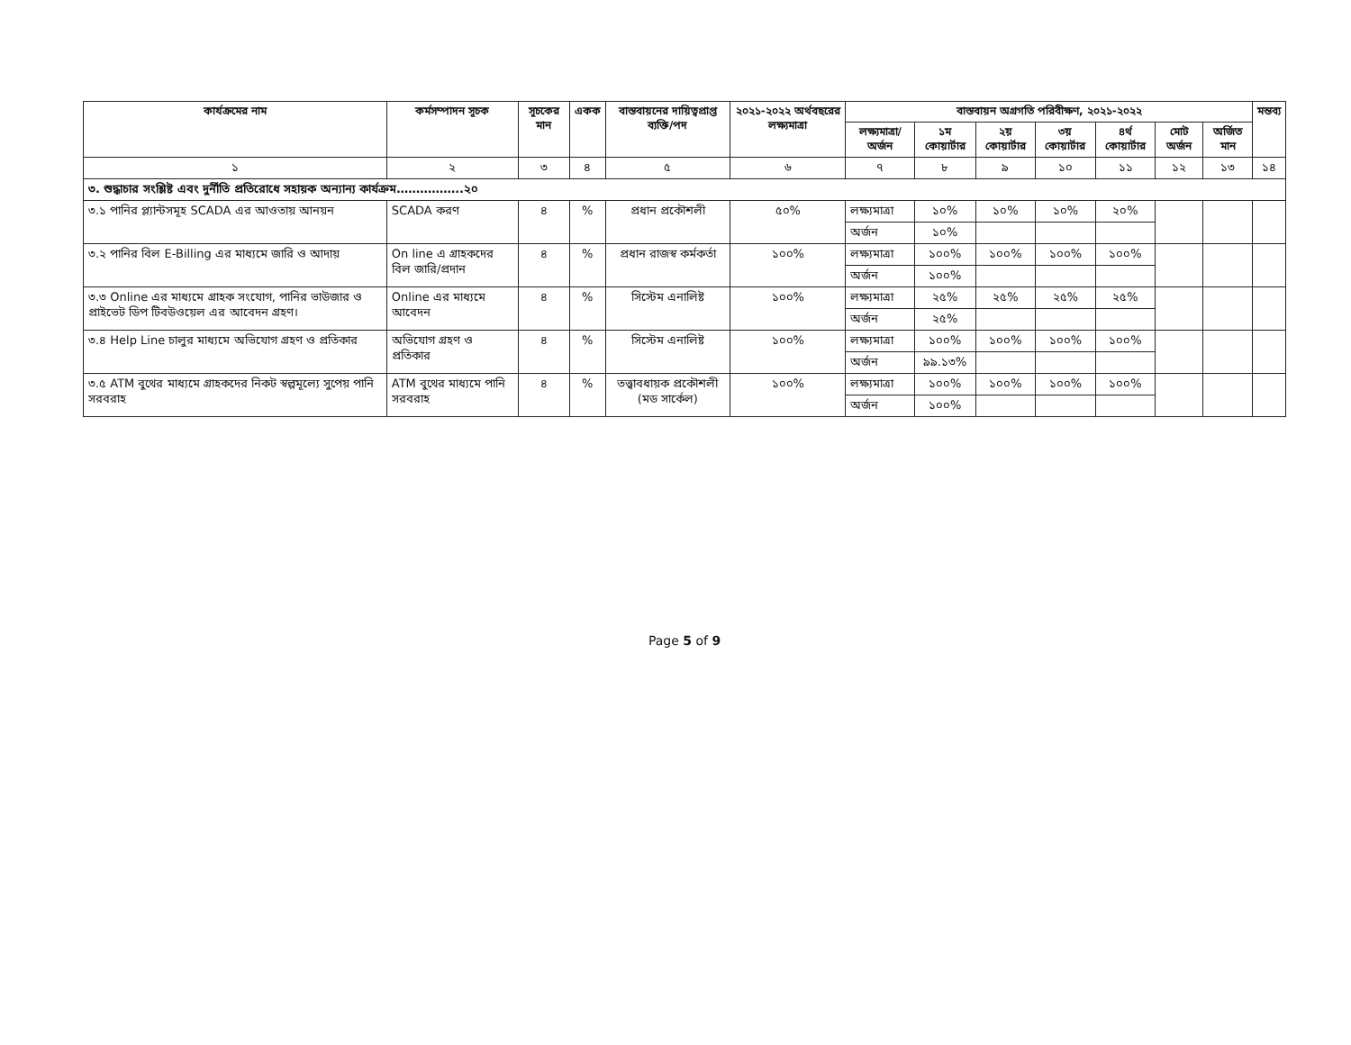| কার্যক্রমের নাম | কর্মসম্পাদন সূচক | সূচকের মান | একক | বাস্তবায়নের দায়িত্বপ্রাপ্ত ব্যক্তি/পদ | ২০২১-২০২২ অর্থবছরের লক্ষ্যমাত্রা | বাস্তবায়ন অগ্রগতি পরিবীক্ষণ, ২০২১-২০২২ | | | | | | | মন্তব্য |
| --- | --- | --- | --- | --- | --- | --- | --- | --- | --- | --- | --- | --- | --- |
| | | | | | | লক্ষ্যমাত্রা/ অর্জন | ১ম কোয়ার্টার | ২য় কোয়ার্টার | ৩য় কোয়ার্টার | ৪র্থ কোয়ার্টার | মোট অর্জন | অর্জিত মান | |
| ১ | ২ | ৩ | ৪ | ৫ | ৬ | ৭ | ৮ | ৯ | ১০ | ১১ | ১২ | ১৩ | ১৪ |
| ৩. শুদ্ধাচার সংশ্লিষ্ট এবং দুর্নীতি প্রতিরোধে সহায়ক অন্যান্য কার্যক্রম……………..২০ | | | | | | | | | | | | | |
| ৩.১ পানির প্ল্যান্টসমূহ SCADA এর আওতায় আনয়ন | SCADA করণ | ৪ | % | প্রধান প্রকৌশলী | ৫০% | লক্ষ্যমাত্রা | ১০% | ১০% | ১০% | ২০% | | | |
| | | | | | | অর্জন | ১০% | | | | | | |
| ৩.২ পানির বিল E-Billing এর মাধ্যমে জারি ও আদায় | On line এ গ্রাহকদের বিল জারি/প্রদান | ৪ | % | প্রধান রাজস্ব কর্মকর্তা | ১০০% | লক্ষ্যমাত্রা | ১০০% | ১০০% | ১০০% | ১০০% | | | |
| | | | | | | অর্জন | ১০০% | | | | | | |
| ৩.৩ Online এর মাধ্যমে গ্রাহক সংযোগ, পানির ভাউজার ও প্রাইভেট ডিপ টিবউওয়েল এর আবেদন গ্রহণ। | Online এর মাধ্যমে আবেদন | ৪ | % | সিস্টেম এনালিষ্ট | ১০০% | লক্ষ্যমাত্রা | ২৫% | ২৫% | ২৫% | ২৫% | | | |
| | | | | | | অর্জন | ২৫% | | | | | | |
| ৩.৪ Help Line চালুর মাধ্যমে অভিযোগ গ্রহণ ও প্রতিকার | অভিযোগ গ্রহণ ও প্রতিকার | ৪ | % | সিস্টেম এনালিষ্ট | ১০০% | লক্ষ্যমাত্রা | ১০০% | ১০০% | ১০০% | ১০০% | | | |
| | | | | | | অর্জন | ৯৯.১৩% | | | | | | |
| ৩.৫ ATM বুথের মাধ্যমে গ্রাহকদের নিকট স্বল্পমূল্যে সুপেয় পানি সরবরাহ | ATM বুথের মাধ্যমে পানি সরবরাহ | ৪ | % | তত্ত্বাবধায়ক প্রকৌশলী (মড সার্কেল) | ১০০% | লক্ষ্যমাত্রা | ১০০% | ১০০% | ১০০% | ১০০% | | | |
| | | | | | | অর্জন | ১০০% | | | | | | |
Page 5 of 9